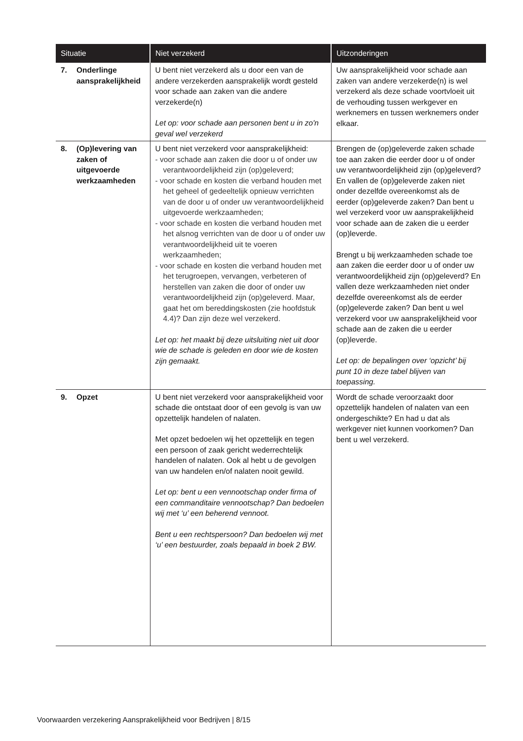| Situatie | Niet verzekerd | Uitzonderingen |
| --- | --- | --- |
| 7. Onderlinge aansprakelijkheid | U bent niet verzekerd als u door een van de andere verzekerden aansprakelijk wordt gesteld voor schade aan zaken van die andere verzekerde(n) Let op: voor schade aan personen bent u in zo'n geval wel verzekerd | Uw aansprakelijkheid voor schade aan zaken van andere verzekerde(n) is wel verzekerd als deze schade voortvloeit uit de verhouding tussen werkgever en werknemers en tussen werknemers onder elkaar. |
| 8. (Op)levering van zaken of uitgevoerde werkzaamheden | U bent niet verzekerd voor aansprakelijkheid: - voor schade aan zaken die door u of onder uw verantwoordelijkheid zijn (op)geleverd; - voor schade en kosten die verband houden met het geheel of gedeeltelijk opnieuw verrichten van de door u of onder uw verantwoordelijkheid uitgevoerde werkzaamheden; - voor schade en kosten die verband houden met het alsnog verrichten van de door u of onder uw verantwoordelijkheid uit te voeren werkzaamheden; - voor schade en kosten die verband houden met het terugroepen, vervangen, verbeteren of herstellen van zaken die door of onder uw verantwoordelijkheid zijn (op)geleverd. Maar, gaat het om bereddingskosten (zie hoofdstuk 4.4)? Dan zijn deze wel verzekerd. Let op: het maakt bij deze uitsluiting niet uit door wie de schade is geleden en door wie de kosten zijn gemaakt. | Brengen de (op)geleverde zaken schade toe aan zaken die eerder door u of onder uw verantwoordelijkheid zijn (op)geleverd? En vallen de (op)geleverde zaken niet onder dezelfde overeenkomst als de eerder (op)geleverde zaken? Dan bent u wel verzekerd voor uw aansprakelijkheid voor schade aan de zaken die u eerder (op)leverde. Brengt u bij werkzaamheden schade toe aan zaken die eerder door u of onder uw verantwoordelijkheid zijn (op)geleverd? En vallen deze werkzaamheden niet onder dezelfde overeenkomst als de eerder (op)geleverde zaken? Dan bent u wel verzekerd voor uw aansprakelijkheid voor schade aan de zaken die u eerder (op)leverde. Let op: de bepalingen over ‘opzicht’ bij punt 10 in deze tabel blijven van toepassing. |
| 9. Opzet | U bent niet verzekerd voor aansprakelijkheid voor schade die ontstaat door of een gevolg is van uw opzettelijk handelen of nalaten. Met opzet bedoelen wij het opzettelijk en tegen een persoon of zaak gericht wederrechtelijk handelen of nalaten. Ook al hebt u de gevolgen van uw handelen en/of nalaten nooit gewild. Let op: bent u een vennootschap onder firma of een commanditaire vennootschap? Dan bedoelen wij met ‘u’ een beherend vennoot. Bent u een rechtspersoon? Dan bedoelen wij met ‘u’ een bestuurder, zoals bepaald in boek 2 BW. | Wordt de schade veroorzaakt door opzettelijk handelen of nalaten van een ondergeschikte? En had u dat als werkgever niet kunnen voorkomen? Dan bent u wel verzekerd. |
Voorwaarden verzekering Aansprakelijkheid voor Bedrijven | 8/15